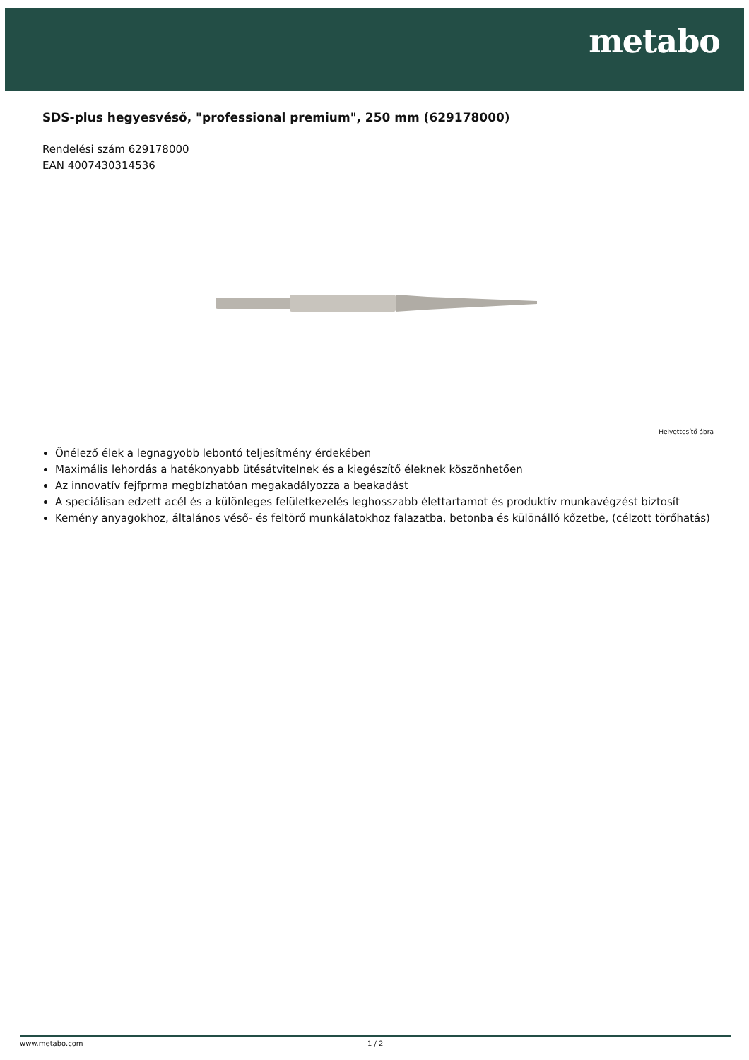metabo
SDS-plus hegyesvéső, "professional premium", 250 mm (629178000)
Rendelési szám 629178000
EAN 4007430314536
Helyettesítő ábra
Önélező élek a legnagyobb lebontó teljesítmény érdekében
Maximális lehordás a hatékonyabb ütésátvitelnek és a kiegészítő éleknek köszönhetően
Az innovatív fejfprma megbízhatóan megakadályozza a beakadást
A speciálisan edzett acél és a különleges felületkezelés leghosszabb élettartamot és produktív munkavégzést biztosít
Kemény anyagokhoz, általános véső- és feltörő munkálatokhoz falazatba, betonba és különálló kőzetbe, (célzott törőhatás)
www.metabo.com 1 / 2